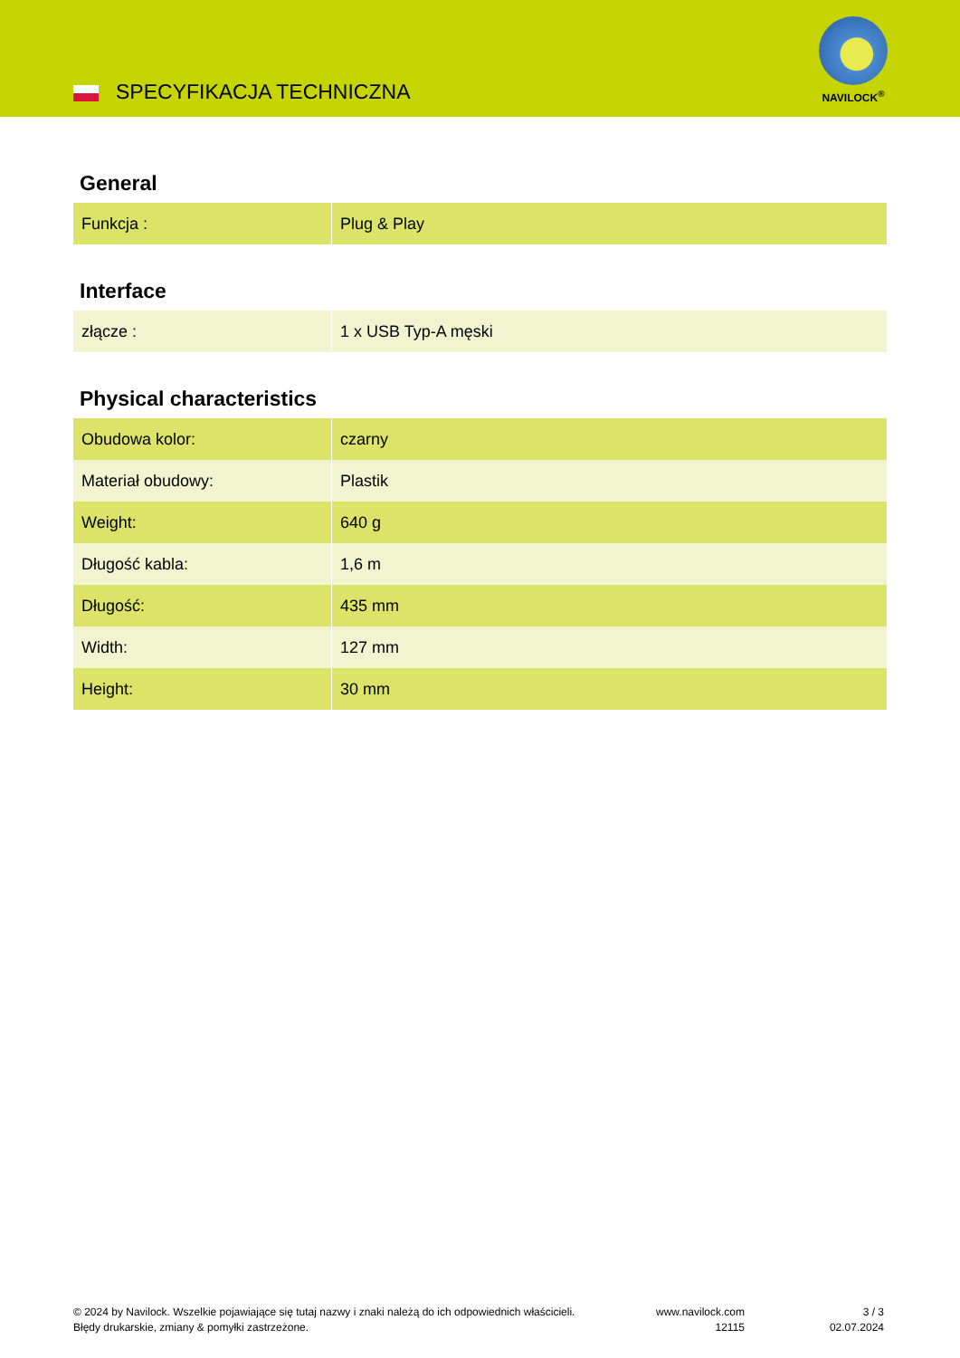SPECYFIKACJA TECHNICZNA
NAVILOCK<sup>®</sup>
General
| Funkcja : | Plug & Play |
Interface
| złącze : | 1 x USB Typ-A męski |
Physical characteristics
| Obudowa kolor: | czarny |
| Materiał obudowy: | Plastik |
| Weight: | 640 g |
| Długość kabla: | 1,6 m |
| Długość: | 435 mm |
| Width: | 127 mm |
| Height: | 30 mm |
© 2024 by Navilock. Wszelkie pojawiające się tutaj nazwy i znaki należą do ich odpowiednich właścicieli. Błędy drukarskie, zmiany & pomyłki zastrzeżone.
www.navilock.com
12115
3 / 3
02.07.2024